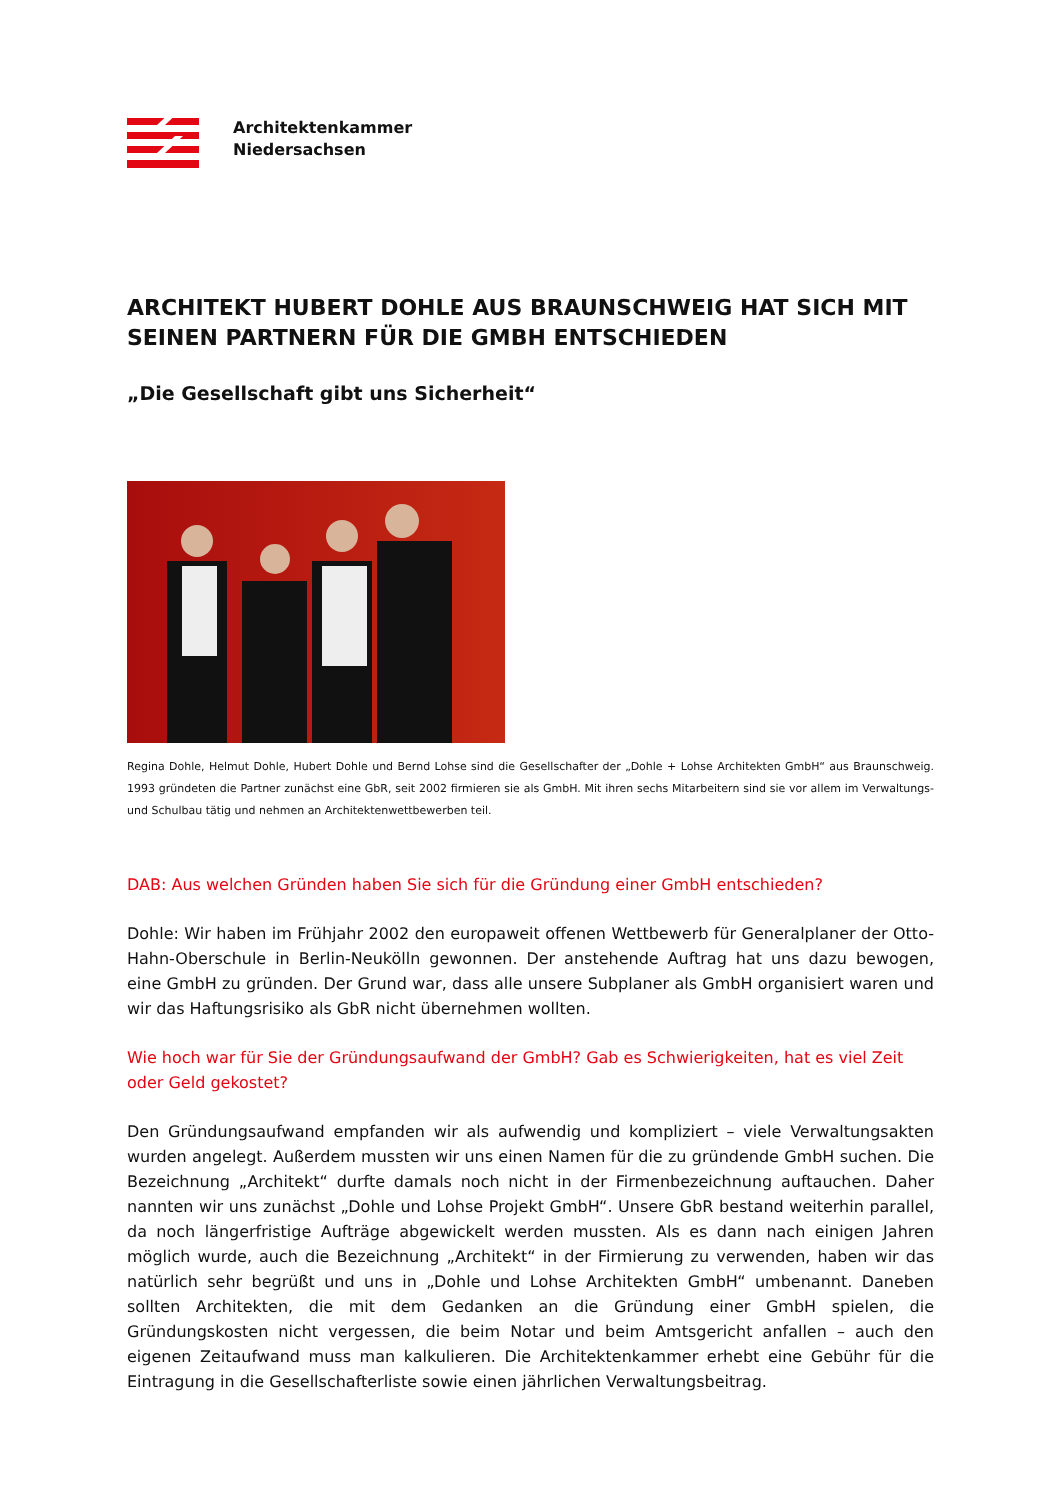Architektenkammer
Niedersachsen
ARCHITEKT HUBERT DOHLE AUS BRAUNSCHWEIG HAT SICH MIT SEINEN PARTNERN FÜR DIE GMBH ENTSCHIEDEN
„Die Gesellschaft gibt uns Sicherheit“
Regina Dohle, Helmut Dohle, Hubert Dohle und Bernd Lohse sind die Gesellschafter der „Dohle + Lohse Architekten GmbH“ aus Braunschweig. 1993 gründeten die Partner zunächst eine GbR, seit 2002 firmieren sie als GmbH. Mit ihren sechs Mitarbeitern sind sie vor allem im Verwaltungs- und Schulbau tätig und nehmen an Architektenwettbewerben teil.
DAB: Aus welchen Gründen haben Sie sich für die Gründung einer GmbH entschieden?
Dohle: Wir haben im Frühjahr 2002 den europaweit offenen Wettbewerb für Generalplaner der Otto-Hahn-Oberschule in Berlin-Neukölln gewonnen. Der anstehende Auftrag hat uns dazu bewogen, eine GmbH zu gründen. Der Grund war, dass alle unsere Subplaner als GmbH organisiert waren und wir das Haftungsrisiko als GbR nicht übernehmen wollten.
Wie hoch war für Sie der Gründungsaufwand der GmbH? Gab es Schwierigkeiten, hat es viel Zeit oder Geld gekostet?
Den Gründungsaufwand empfanden wir als aufwendig und kompliziert – viele Verwaltungsakten wurden angelegt. Außerdem mussten wir uns einen Namen für die zu gründende GmbH suchen. Die Bezeichnung „Architekt“ durfte damals noch nicht in der Firmenbezeichnung auftauchen. Daher nannten wir uns zunächst „Dohle und Lohse Projekt GmbH“. Unsere GbR bestand weiterhin parallel, da noch längerfristige Aufträge abgewickelt werden mussten. Als es dann nach einigen Jahren möglich wurde, auch die Bezeichnung „Architekt“ in der Firmierung zu verwenden, haben wir das natürlich sehr begrüßt und uns in „Dohle und Lohse Architekten GmbH“ umbenannt. Daneben sollten Architekten, die mit dem Gedanken an die Gründung einer GmbH spielen, die Gründungskosten nicht vergessen, die beim Notar und beim Amtsgericht anfallen – auch den eigenen Zeitaufwand muss man kalkulieren. Die Architektenkammer erhebt eine Gebühr für die Eintragung in die Gesellschafterliste sowie einen jährlichen Verwaltungsbeitrag.